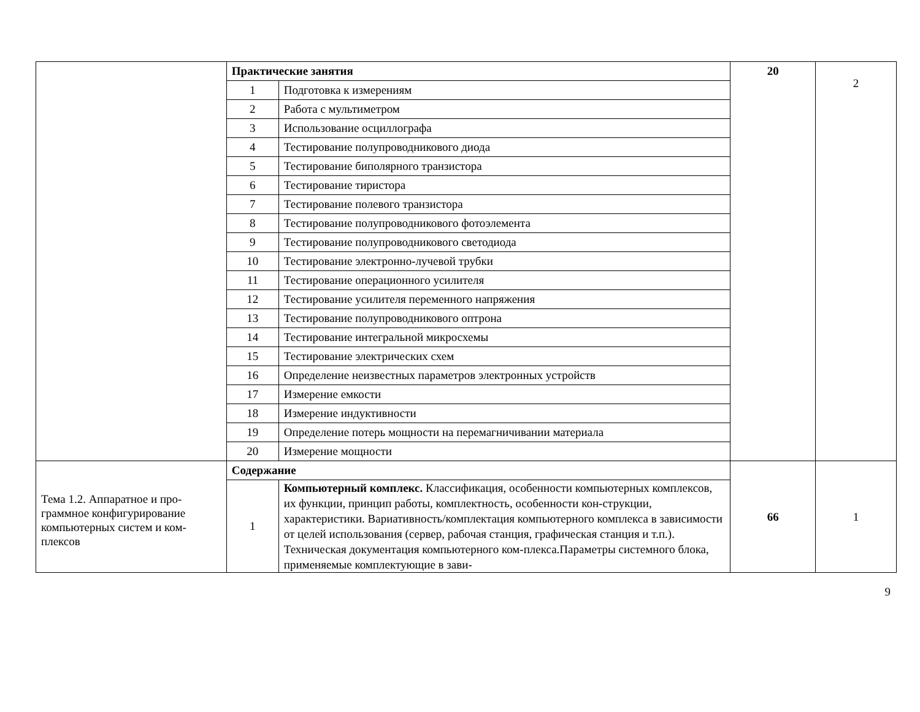| | Практические занятия | | 20 | 2 |
| | 1 | Подготовка к измерениям | | |
| | 2 | Работа с мультиметром | | |
| | 3 | Использование осциллографа | | |
| | 4 | Тестирование полупроводникового диода | | |
| | 5 | Тестирование биполярного транзистора | | |
| | 6 | Тестирование тиристора | | |
| | 7 | Тестирование полевого транзистора | | |
| | 8 | Тестирование полупроводникового фотоэлемента | | |
| | 9 | Тестирование полупроводникового светодиода | | |
| | 10 | Тестирование электронно-лучевой трубки | | |
| | 11 | Тестирование операционного усилителя | | |
| | 12 | Тестирование усилителя переменного напряжения | | |
| | 13 | Тестирование полупроводникового оптрона | | |
| | 14 | Тестирование интегральной микросхемы | | |
| | 15 | Тестирование электрических схем | | |
| | 16 | Определение неизвестных параметров электронных устройств | | |
| | 17 | Измерение емкости | | |
| | 18 | Измерение индуктивности | | |
| | 19 | Определение потерь мощности на перемагничивании материала | | |
| | 20 | Измерение мощности | | |
| Тема 1.2. Аппаратное и про-граммное конфигурирование компьютерных систем и ком-плексов | Содержание | | 66 | 1 |
| | 1 | Компьютерный комплекс. Классификация, особенности компьютерных комплексов, их функции, принцип работы, комплектность, особенности кон-струкции, характеристики. Вариативность/комплектация компьютерного комплекса в зависимости от целей использования (сервер, рабочая станция, графическая станция и т.п.). Техническая документация компьютерного ком-плекса.Параметры системного блока, применяемые комплектующие в зави- | | |
9